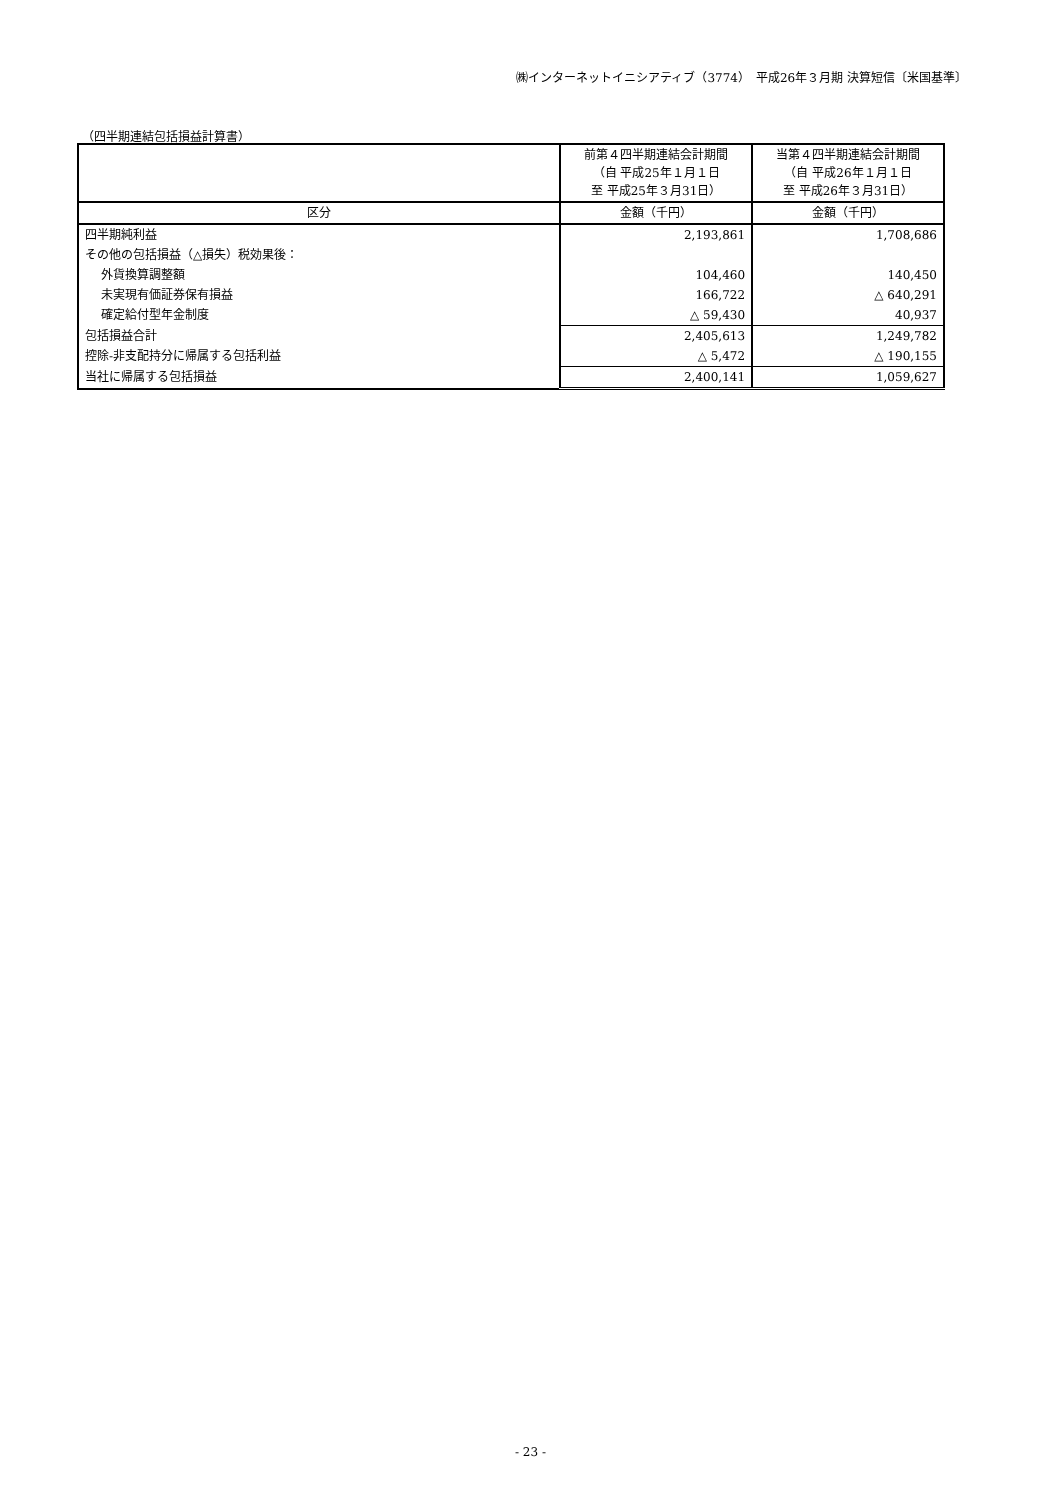㈱インターネットイニシアティブ（3774）　平成26年３月期 決算短信〔米国基準〕
（四半期連結包括損益計算書）
| | 前第４四半期連結会計期間 （自 平成25年１月１日 至 平成25年３月31日） | 当第４四半期連結会計期間 （自 平成26年１月１日 至 平成26年３月31日） |
| --- | --- | --- |
| 区分 | 金額（千円） | 金額（千円） |
| 四半期純利益 | 2,193,861 | 1,708,686 |
| その他の包括損益（△損失）税効果後： | | |
| 外貨換算調整額 | 104,460 | 140,450 |
| 未実現有価証券保有損益 | 166,722 | △ 640,291 |
| 確定給付型年金制度 | △ 59,430 | 40,937 |
| 包括損益合計 | 2,405,613 | 1,249,782 |
| 控除-非支配持分に帰属する包括利益 | △ 5,472 | △ 190,155 |
| 当社に帰属する包括損益 | 2,400,141 | 1,059,627 |
- 23 -